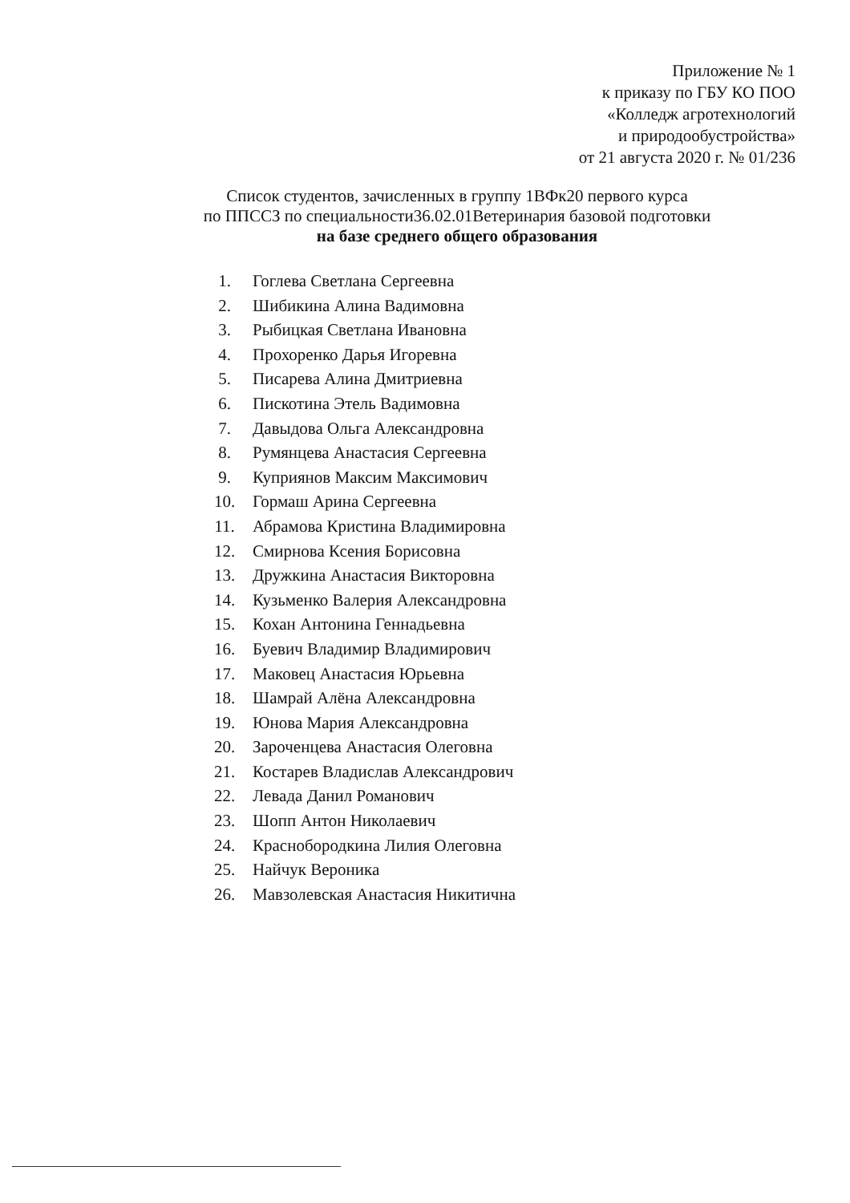Приложение № 1
к приказу по ГБУ КО ПОО
«Колледж агротехнологий
и природообустройства»
от 21 августа 2020 г. № 01/236
Список студентов, зачисленных в группу 1ВФк20 первого курса
по ППССЗ по специальности36.02.01Ветеринария базовой подготовки
на базе среднего общего образования
1. Гоглева Светлана Сергеевна
2. Шибикина Алина Вадимовна
3. Рыбицкая Светлана Ивановна
4. Прохоренко Дарья Игоревна
5. Писарева Алина Дмитриевна
6. Пискотина Этель Вадимовна
7. Давыдова Ольга Александровна
8. Румянцева Анастасия Сергеевна
9. Куприянов Максим Максимович
10. Гормаш Арина Сергеевна
11. Абрамова Кристина Владимировна
12. Смирнова Ксения Борисовна
13. Дружкина Анастасия Викторовна
14. Кузьменко Валерия Александровна
15. Кохан Антонина Геннадьевна
16. Буевич Владимир Владимирович
17. Маковец Анастасия Юрьевна
18. Шамрай Алёна Александровна
19. Юнова Мария Александровна
20. Зароченцева Анастасия Олеговна
21. Костарев Владислав Александрович
22. Левада Данил Романович
23. Шопп Антон Николаевич
24. Краснобородкина Лилия Олеговна
25. Найчук Вероника
26. Мавзолевская Анастасия Никитична